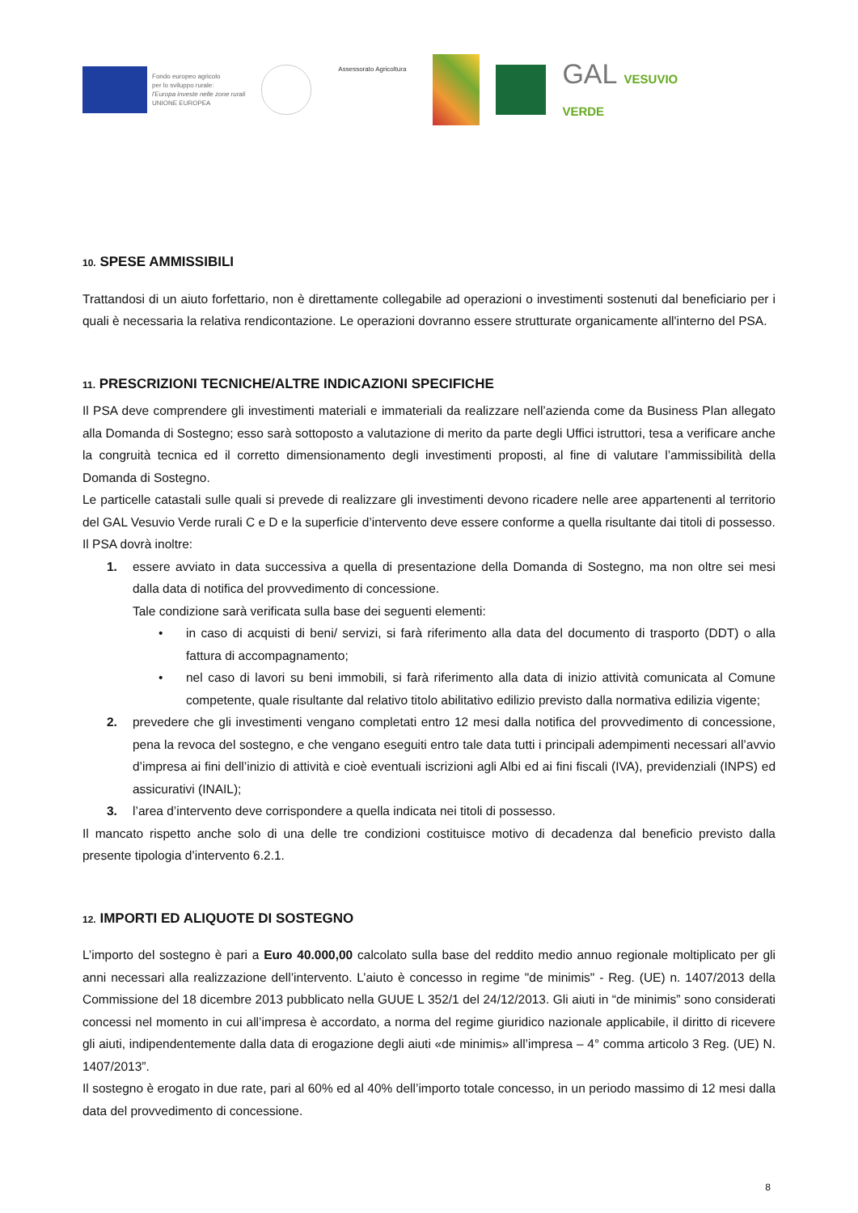Fondo europeo agricolo
per lo sviluppo rurale:
l'Europa investe nelle zone rurali
UNIONE EUROPEA
Assessorato Agricoltura
GAL VESUVIO
VERDE
10. SPESE AMMISSIBILI
Trattandosi di un aiuto forfettario, non è direttamente collegabile ad operazioni o investimenti sostenuti dal beneficiario per i quali è necessaria la relativa rendicontazione. Le operazioni dovranno essere strutturate organicamente all'interno del PSA.
11. PRESCRIZIONI TECNICHE/ALTRE INDICAZIONI SPECIFICHE
Il PSA deve comprendere gli investimenti materiali e immateriali da realizzare nell’azienda come da Business Plan allegato alla Domanda di Sostegno; esso sarà sottoposto a valutazione di merito da parte degli Uffici istruttori, tesa a verificare anche la congruità tecnica ed il corretto dimensionamento degli investimenti proposti, al fine di valutare l’ammissibilità della Domanda di Sostegno.
Le particelle catastali sulle quali si prevede di realizzare gli investimenti devono ricadere nelle aree appartenenti al territorio del GAL Vesuvio Verde rurali C e D e la superficie d’intervento deve essere conforme a quella risultante dai titoli di possesso.
Il PSA dovrà inoltre:
1. essere avviato in data successiva a quella di presentazione della Domanda di Sostegno, ma non oltre sei mesi dalla data di notifica del provvedimento di concessione.
Tale condizione sarà verificata sulla base dei seguenti elementi:
• in caso di acquisti di beni/ servizi, si farà riferimento alla data del documento di trasporto (DDT) o alla fattura di accompagnamento;
• nel caso di lavori su beni immobili, si farà riferimento alla data di inizio attività comunicata al Comune competente, quale risultante dal relativo titolo abilitativo edilizio previsto dalla normativa edilizia vigente;
2. prevedere che gli investimenti vengano completati entro 12 mesi dalla notifica del provvedimento di concessione, pena la revoca del sostegno, e che vengano eseguiti entro tale data tutti i principali adempimenti necessari all’avvio d’impresa ai fini dell’inizio di attività e cioè eventuali iscrizioni agli Albi ed ai fini fiscali (IVA), previdenziali (INPS) ed assicurativi (INAIL);
3. l’area d’intervento deve corrispondere a quella indicata nei titoli di possesso.
Il mancato rispetto anche solo di una delle tre condizioni costituisce motivo di decadenza dal beneficio previsto dalla presente tipologia d’intervento 6.2.1.
12. IMPORTI ED ALIQUOTE DI SOSTEGNO
L’importo del sostegno è pari a Euro 40.000,00 calcolato sulla base del reddito medio annuo regionale moltiplicato per gli anni necessari alla realizzazione dell’intervento. L’aiuto è concesso in regime "de minimis" - Reg. (UE) n. 1407/2013 della Commissione del 18 dicembre 2013 pubblicato nella GUUE L 352/1 del 24/12/2013. Gli aiuti in “de minimis” sono considerati concessi nel momento in cui all’impresa è accordato, a norma del regime giuridico nazionale applicabile, il diritto di ricevere gli aiuti, indipendentemente dalla data di erogazione degli aiuti «de minimis» all’impresa – 4° comma articolo 3 Reg. (UE) N. 1407/2013”.
Il sostegno è erogato in due rate, pari al 60% ed al 40% dell’importo totale concesso, in un periodo massimo di 12 mesi dalla data del provvedimento di concessione.
8